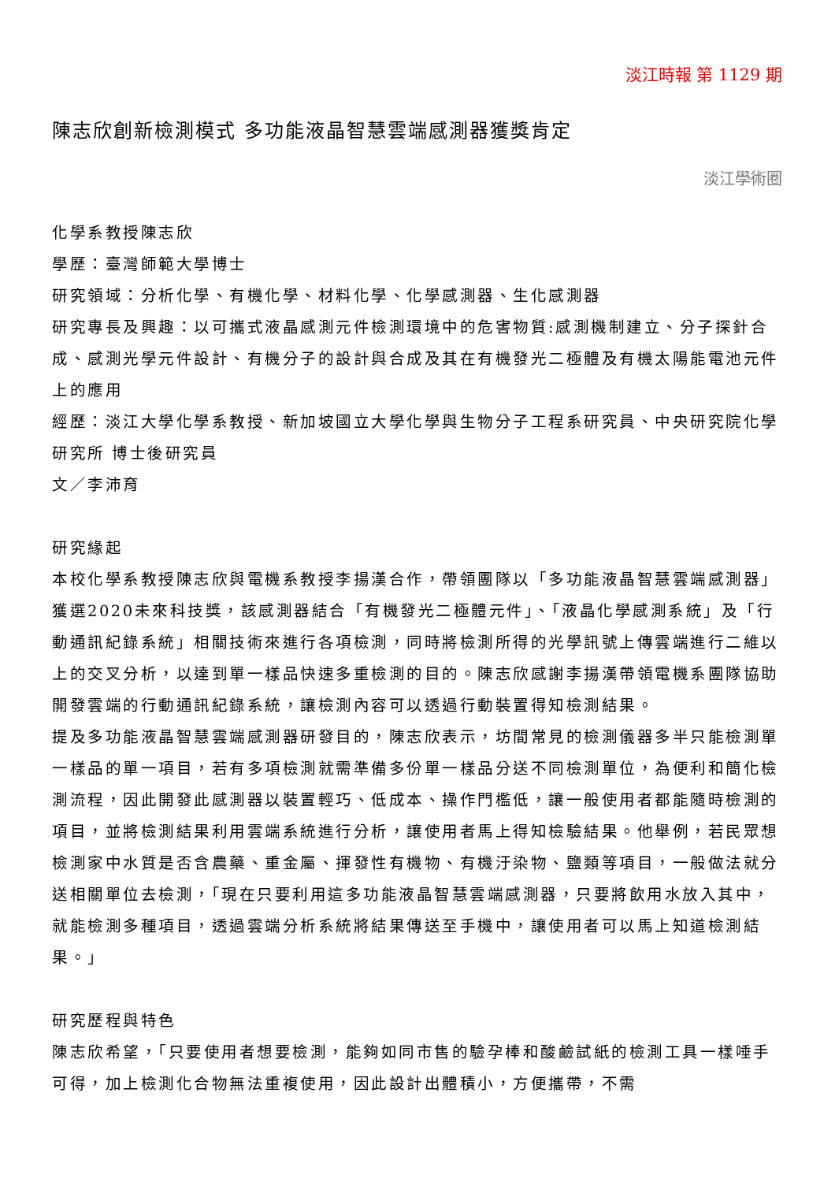淡江時報 第 1129 期
陳志欣創新檢測模式 多功能液晶智慧雲端感測器獲獎肯定
淡江學術圈
化學系教授陳志欣
學歷：臺灣師範大學博士
研究領域：分析化學、有機化學、材料化學、化學感測器、生化感測器
研究專長及興趣：以可攜式液晶感測元件檢測環境中的危害物質:感測機制建立、分子探針合成、感測光學元件設計、有機分子的設計與合成及其在有機發光二極體及有機太陽能電池元件上的應用
經歷：淡江大學化學系教授、新加坡國立大學化學與生物分子工程系研究員、中央研究院化學研究所 博士後研究員
文／李沛育
研究緣起
本校化學系教授陳志欣與電機系教授李揚漢合作，帶領團隊以「多功能液晶智慧雲端感測器」獲選2020未來科技獎，該感測器結合「有機發光二極體元件」、「液晶化學感測系統」及「行動通訊紀錄系統」相關技術來進行各項檢測，同時將檢測所得的光學訊號上傳雲端進行二維以上的交叉分析，以達到單一樣品快速多重檢測的目的。陳志欣感謝李揚漢帶領電機系團隊協助開發雲端的行動通訊紀錄系統，讓檢測內容可以透過行動裝置得知檢測結果。
提及多功能液晶智慧雲端感測器研發目的，陳志欣表示，坊間常見的檢測儀器多半只能檢測單一樣品的單一項目，若有多項檢測就需準備多份單一樣品分送不同檢測單位，為便利和簡化檢測流程，因此開發此感測器以裝置輕巧、低成本、操作門檻低，讓一般使用者都能隨時檢測的項目，並將檢測結果利用雲端系統進行分析，讓使用者馬上得知檢驗結果。他舉例，若民眾想檢測家中水質是否含農藥、重金屬、揮發性有機物、有機汙染物、鹽類等項目，一般做法就分送相關單位去檢測，「現在只要利用這多功能液晶智慧雲端感測器，只要將飲用水放入其中，就能檢測多種項目，透過雲端分析系統將結果傳送至手機中，讓使用者可以馬上知道檢測結果。」
研究歷程與特色
陳志欣希望，「只要使用者想要檢測，能夠如同市售的驗孕棒和酸鹼試紙的檢測工具一樣唾手可得，加上檢測化合物無法重複使用，因此設計出體積小，方便攜帶，不需